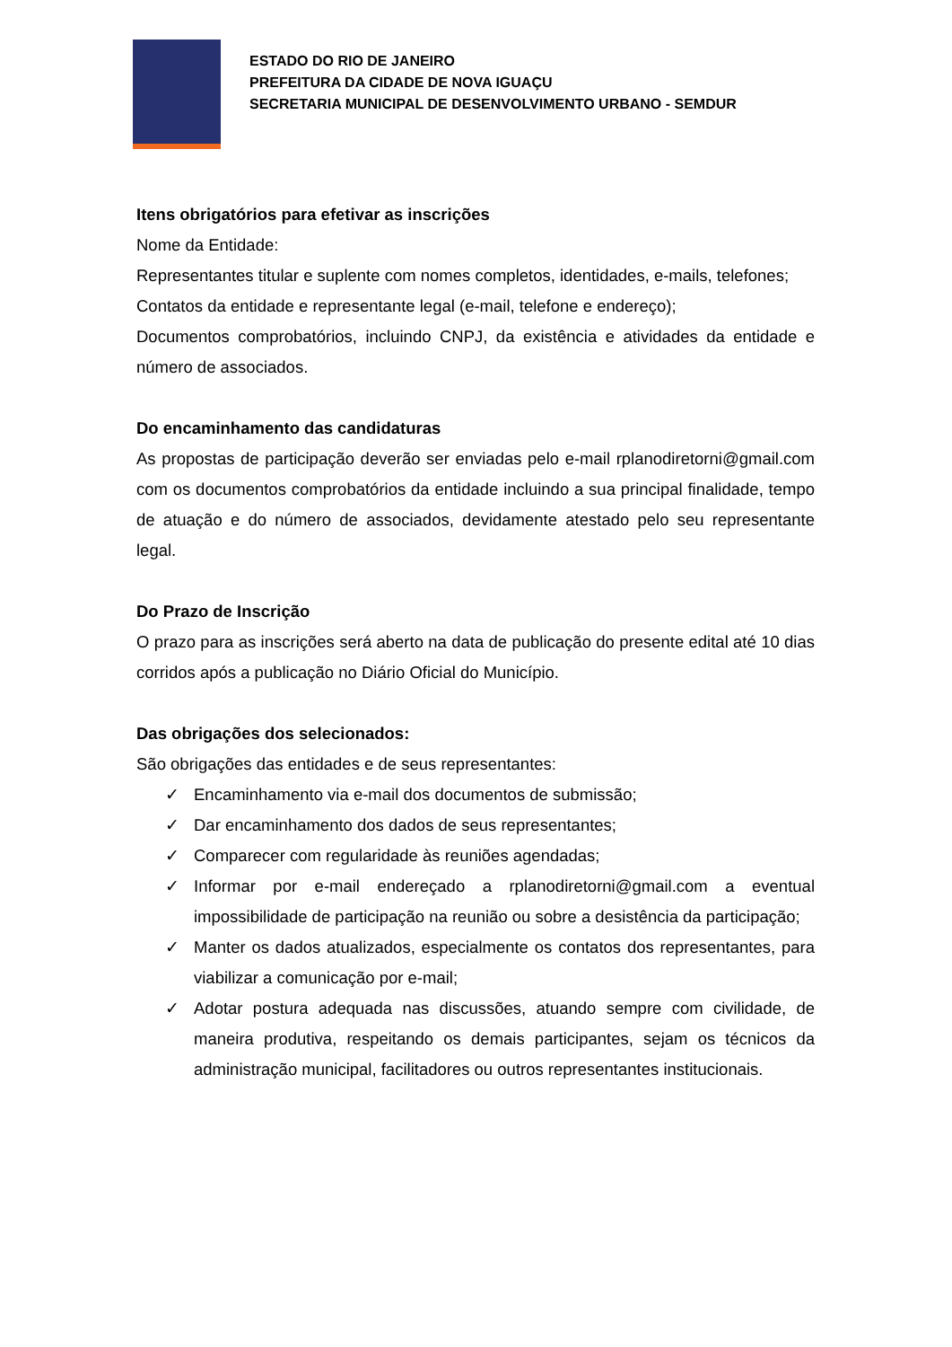ESTADO DO RIO DE JANEIRO
PREFEITURA DA CIDADE DE NOVA IGUAÇU
SECRETARIA MUNICIPAL DE DESENVOLVIMENTO URBANO - SEMDUR
Itens obrigatórios para efetivar as inscrições
Nome da Entidade:
Representantes titular e suplente com nomes completos, identidades, e-mails, telefones;
Contatos da entidade e representante legal (e-mail, telefone e endereço);
Documentos comprobatórios, incluindo CNPJ, da existência e atividades da entidade e número de associados.
Do encaminhamento das candidaturas
As propostas de participação deverão ser enviadas pelo e-mail rplanodiretorni@gmail.com com os documentos comprobatórios da entidade incluindo a sua principal finalidade, tempo de atuação e do número de associados, devidamente atestado pelo seu representante legal.
Do Prazo de Inscrição
O prazo para as inscrições será aberto na data de publicação do presente edital até 10 dias corridos após a publicação no Diário Oficial do Município.
Das obrigações dos selecionados:
São obrigações das entidades e de seus representantes:
✓ Encaminhamento via e-mail dos documentos de submissão;
✓ Dar encaminhamento dos dados de seus representantes;
✓ Comparecer com regularidade às reuniões agendadas;
✓ Informar por e-mail endereçado a rplanodiretorni@gmail.com a eventual impossibilidade de participação na reunião ou sobre a desistência da participação;
✓ Manter os dados atualizados, especialmente os contatos dos representantes, para viabilizar a comunicação por e-mail;
✓ Adotar postura adequada nas discussões, atuando sempre com civilidade, de maneira produtiva, respeitando os demais participantes, sejam os técnicos da administração municipal, facilitadores ou outros representantes institucionais.